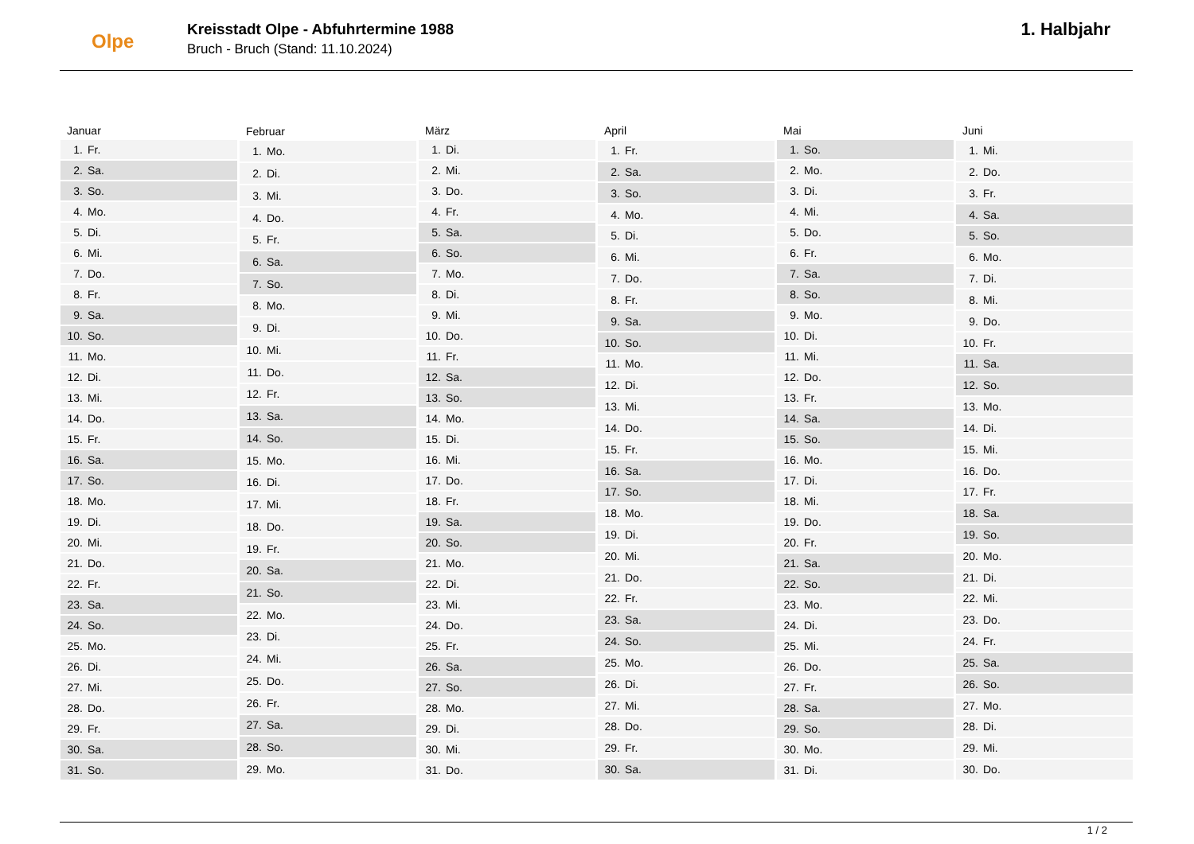Olpe
Kreisstadt Olpe - Abfuhrtermine 1988
Bruch - Bruch (Stand: 11.10.2024)
1. Halbjahr
| Januar | |
| --- | --- |
| 1. | Fr. |
| 2. | Sa. |
| 3. | So. |
| 4. | Mo. |
| 5. | Di. |
| 6. | Mi. |
| 7. | Do. |
| 8. | Fr. |
| 9. | Sa. |
| 10. | So. |
| 11. | Mo. |
| 12. | Di. |
| 13. | Mi. |
| 14. | Do. |
| 15. | Fr. |
| 16. | Sa. |
| 17. | So. |
| 18. | Mo. |
| 19. | Di. |
| 20. | Mi. |
| 21. | Do. |
| 22. | Fr. |
| 23. | Sa. |
| 24. | So. |
| 25. | Mo. |
| 26. | Di. |
| 27. | Mi. |
| 28. | Do. |
| 29. | Fr. |
| 30. | Sa. |
| 31. | So. |
| Februar | |
| --- | --- |
| 1. | Mo. |
| 2. | Di. |
| 3. | Mi. |
| 4. | Do. |
| 5. | Fr. |
| 6. | Sa. |
| 7. | So. |
| 8. | Mo. |
| 9. | Di. |
| 10. | Mi. |
| 11. | Do. |
| 12. | Fr. |
| 13. | Sa. |
| 14. | So. |
| 15. | Mo. |
| 16. | Di. |
| 17. | Mi. |
| 18. | Do. |
| 19. | Fr. |
| 20. | Sa. |
| 21. | So. |
| 22. | Mo. |
| 23. | Di. |
| 24. | Mi. |
| 25. | Do. |
| 26. | Fr. |
| 27. | Sa. |
| 28. | So. |
| 29. | Mo. |
| März | |
| --- | --- |
| 1. | Di. |
| 2. | Mi. |
| 3. | Do. |
| 4. | Fr. |
| 5. | Sa. |
| 6. | So. |
| 7. | Mo. |
| 8. | Di. |
| 9. | Mi. |
| 10. | Do. |
| 11. | Fr. |
| 12. | Sa. |
| 13. | So. |
| 14. | Mo. |
| 15. | Di. |
| 16. | Mi. |
| 17. | Do. |
| 18. | Fr. |
| 19. | Sa. |
| 20. | So. |
| 21. | Mo. |
| 22. | Di. |
| 23. | Mi. |
| 24. | Do. |
| 25. | Fr. |
| 26. | Sa. |
| 27. | So. |
| 28. | Mo. |
| 29. | Di. |
| 30. | Mi. |
| 31. | Do. |
| April | |
| --- | --- |
| 1. | Fr. |
| 2. | Sa. |
| 3. | So. |
| 4. | Mo. |
| 5. | Di. |
| 6. | Mi. |
| 7. | Do. |
| 8. | Fr. |
| 9. | Sa. |
| 10. | So. |
| 11. | Mo. |
| 12. | Di. |
| 13. | Mi. |
| 14. | Do. |
| 15. | Fr. |
| 16. | Sa. |
| 17. | So. |
| 18. | Mo. |
| 19. | Di. |
| 20. | Mi. |
| 21. | Do. |
| 22. | Fr. |
| 23. | Sa. |
| 24. | So. |
| 25. | Mo. |
| 26. | Di. |
| 27. | Mi. |
| 28. | Do. |
| 29. | Fr. |
| 30. | Sa. |
| Mai | |
| --- | --- |
| 1. | So. |
| 2. | Mo. |
| 3. | Di. |
| 4. | Mi. |
| 5. | Do. |
| 6. | Fr. |
| 7. | Sa. |
| 8. | So. |
| 9. | Mo. |
| 10. | Di. |
| 11. | Mi. |
| 12. | Do. |
| 13. | Fr. |
| 14. | Sa. |
| 15. | So. |
| 16. | Mo. |
| 17. | Di. |
| 18. | Mi. |
| 19. | Do. |
| 20. | Fr. |
| 21. | Sa. |
| 22. | So. |
| 23. | Mo. |
| 24. | Di. |
| 25. | Mi. |
| 26. | Do. |
| 27. | Fr. |
| 28. | Sa. |
| 29. | So. |
| 30. | Mo. |
| 31. | Di. |
| Juni | |
| --- | --- |
| 1. | Mi. |
| 2. | Do. |
| 3. | Fr. |
| 4. | Sa. |
| 5. | So. |
| 6. | Mo. |
| 7. | Di. |
| 8. | Mi. |
| 9. | Do. |
| 10. | Fr. |
| 11. | Sa. |
| 12. | So. |
| 13. | Mo. |
| 14. | Di. |
| 15. | Mi. |
| 16. | Do. |
| 17. | Fr. |
| 18. | Sa. |
| 19. | So. |
| 20. | Mo. |
| 21. | Di. |
| 22. | Mi. |
| 23. | Do. |
| 24. | Fr. |
| 25. | Sa. |
| 26. | So. |
| 27. | Mo. |
| 28. | Di. |
| 29. | Mi. |
| 30. | Do. |
1 / 2